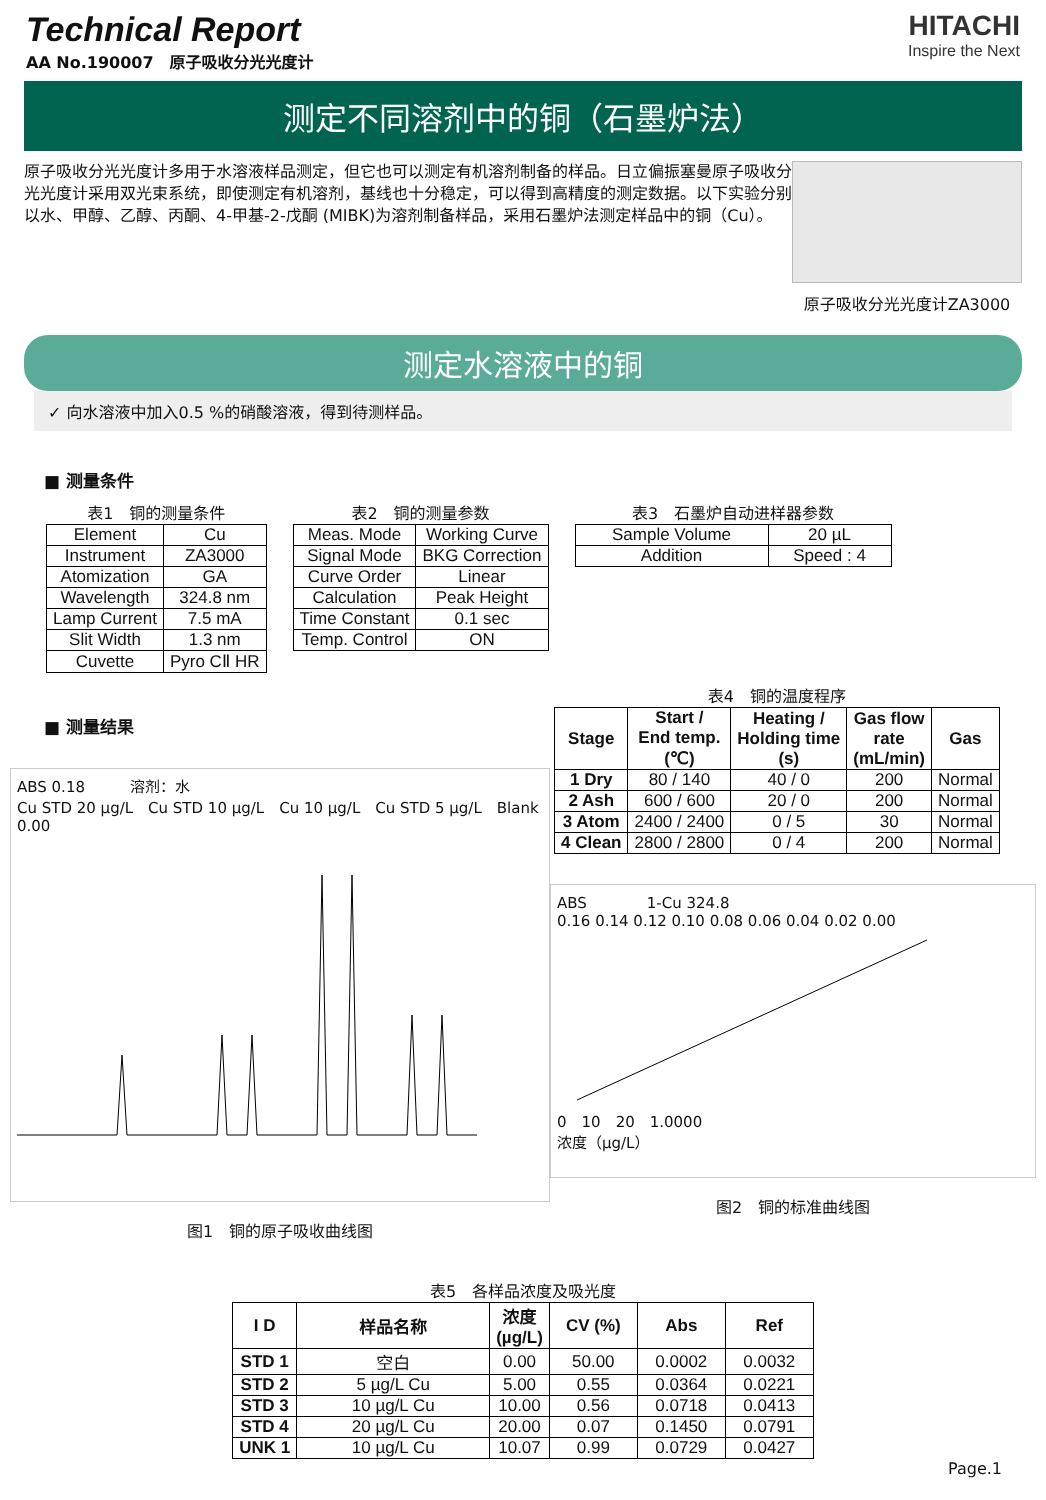Technical Report
AA No.190007　原子吸收分光光度计
HITACHI
Inspire the Next
测定不同溶剂中的铜（石墨炉法）
原子吸收分光光度计多用于水溶液样品测定，但它也可以测定有机溶剂制备的样品。日立偏振塞曼原子吸收分光光度计采用双光束系统，即使测定有机溶剂，基线也十分稳定，可以得到高精度的测定数据。以下实验分别以水、甲醇、乙醇、丙酮、4-甲基-2-戊酮 (MIBK)为溶剂制备样品，采用石墨炉法测定样品中的铜（Cu）。
原子吸收分光光度计ZA3000
测定水溶液中的铜
✓ 向水溶液中加入0.5 %的硝酸溶液，得到待测样品。
■ 测量条件
表1 铜的测量条件
| Element | Cu |
| Instrument | ZA3000 |
| Atomization | GA |
| Wavelength | 324.8 nm |
| Lamp Current | 7.5 mA |
| Slit Width | 1.3 nm |
| Cuvette | Pyro CⅡ HR |
表2 铜的测量参数
| Meas. Mode | Working Curve |
| Signal Mode | BKG Correction |
| Curve Order | Linear |
| Calculation | Peak Height |
| Time Constant | 0.1 sec |
| Temp. Control | ON |
表3 石墨炉自动进样器参数
| Sample Volume | 20 µL |
| Addition | Speed : 4 |
■ 测量结果
ABS 0.18　　　溶剂：水
Cu STD 20 µg/L　Cu STD 10 µg/L　Cu 10 µg/L　Cu STD 5 µg/L　Blank
0.00
图1　铜的原子吸收曲线图
表4 铜的温度程序
| Stage | Start / End temp. (℃) | Heating / Holding time (s) | Gas flow rate (mL/min) | Gas |
| --- | --- | --- | --- | --- |
| 1 Dry | 80 / 140 | 40 / 0 | 200 | Normal |
| 2 Ash | 600 / 600 | 20 / 0 | 200 | Normal |
| 3 Atom | 2400 / 2400 | 0 / 5 | 30 | Normal |
| 4 Clean | 2800 / 2800 | 0 / 4 | 200 | Normal |
ABS　　　　1-Cu 324.8
0.16 0.14 0.12 0.10 0.08 0.06 0.04 0.02 0.00 0　10　20　1.0000
浓度（µg/L）
图2　铜的标准曲线图
表5 各样品浓度及吸光度
| I D | 样品名称 | 浓度 (µg/L) | CV (%) | Abs | Ref |
| --- | --- | --- | --- | --- | --- |
| STD 1 | 空白 | 0.00 | 50.00 | 0.0002 | 0.0032 |
| STD 2 | 5 µg/L Cu | 5.00 | 0.55 | 0.0364 | 0.0221 |
| STD 3 | 10 µg/L Cu | 10.00 | 0.56 | 0.0718 | 0.0413 |
| STD 4 | 20 µg/L Cu | 20.00 | 0.07 | 0.1450 | 0.0791 |
| UNK 1 | 10 µg/L Cu | 10.07 | 0.99 | 0.0729 | 0.0427 |
Page.1